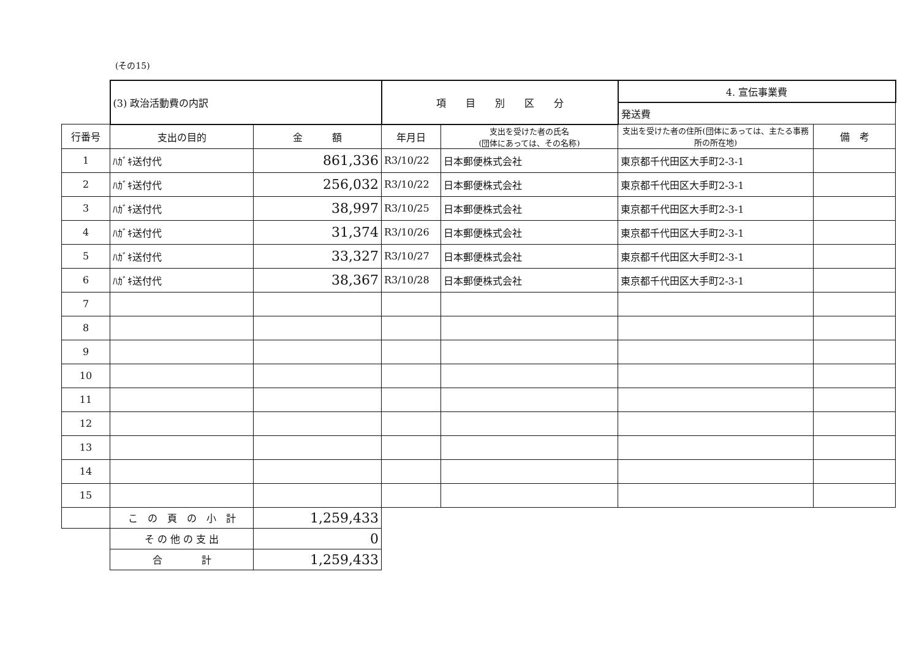(その15)
| | (3) 政治活動費の内訳 | | 項 目 別 区 分 | | 4. 宣伝事業費 | |
| | | | | | 発送費 | |
| 行番号 | 支出の目的 | 金 額 | 年月日 | 支出を受けた者の氏名 (団体にあっては、その名称) | 支出を受けた者の住所(団体にあっては、主たる事務所の所在地) | 備 考 |
| 1 | ﾊｶﾞｷ送付代 | 861,336 | R3/10/22 | 日本郵便株式会社 | 東京都千代田区大手町2-3-1 | |
| 2 | ﾊｶﾞｷ送付代 | 256,032 | R3/10/22 | 日本郵便株式会社 | 東京都千代田区大手町2-3-1 | |
| 3 | ﾊｶﾞｷ送付代 | 38,997 | R3/10/25 | 日本郵便株式会社 | 東京都千代田区大手町2-3-1 | |
| 4 | ﾊｶﾞｷ送付代 | 31,374 | R3/10/26 | 日本郵便株式会社 | 東京都千代田区大手町2-3-1 | |
| 5 | ﾊｶﾞｷ送付代 | 33,327 | R3/10/27 | 日本郵便株式会社 | 東京都千代田区大手町2-3-1 | |
| 6 | ﾊｶﾞｷ送付代 | 38,367 | R3/10/28 | 日本郵便株式会社 | 東京都千代田区大手町2-3-1 | |
| 7 | | | | | | |
| 8 | | | | | | |
| 9 | | | | | | |
| 10 | | | | | | |
| 11 | | | | | | |
| 12 | | | | | | |
| 13 | | | | | | |
| 14 | | | | | | |
| 15 | | | | | | |
| | こ の 頁 の 小 計 | 1,259,433 | | | | |
| | そ の 他 の 支 出 | 0 | | | | |
| | 合 計 | 1,259,433 | | | | |